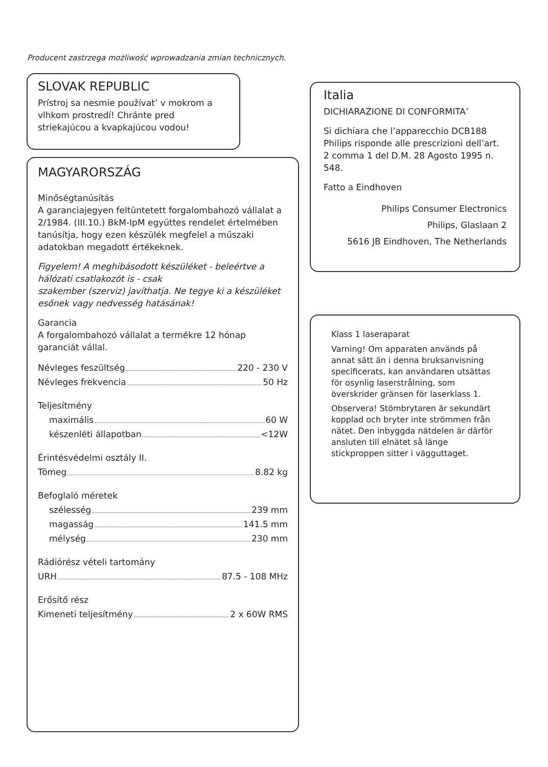Producent zastrzega możliwość wprowadzania zmian technicznych.
SLOVAK REPUBLIC
Prístroj sa nesmie používat’ v mokrom a vlhkom prostredí! Chránte pred striekajúcou a kvapkajúcou vodou!
MAGYARORSZÁG
Minőségtanúsítás
A garanciajegyen feltüntetett forgalombahozó vállalat a 2/1984. (III.10.) BkM-IpM együttes rendelet értelmében tanúsítja, hogy ezen készülék megfelel a műszaki adatokban megadott értékeknek.
Figyelem! A meghibásodott készüléket - beleértve a hálózati csatlakozót is - csak
szakember (szerviz) javíthatja. Ne tegye ki a készüléket esőnek vagy nedvesség hatásának!
Garancia
A forgalombahozó vállalat a termékre 12 hónap garanciát vállal.
Névleges feszültség 220 - 230 V
Névleges frekvencia 50 Hz
Teljesítmény
maximális 60 W
készenléti állapotban <12W
Érintésvédelmi osztály II.
Tömeg 8.82 kg
Befoglaló méretek
szélesség 239 mm
magasság 141.5 mm
mélység 230 mm
Rádiórész vételi tartomány
URH 87.5 - 108 MHz
Erősítő rész
Kimeneti teljesítmény 2 x 60W RMS
Italia
DICHIARAZIONE DI CONFORMITA’
Si dichiara che l’apparecchio DCB188 Philips risponde alle prescrizioni dell’art. 2 comma 1 del D.M. 28 Agosto 1995 n. 548.
Fatto a Eindhoven
Philips Consumer Electronics
Philips, Glaslaan 2
5616 JB Eindhoven, The Netherlands
Klass 1 laseraparat
Varning! Om apparaten används på annat sätt än i denna bruksanvisning specificerats, kan användaren utsättas för osynlig laserstrålning, som överskrider gränsen för laserklass 1.
Observera! Stömbrytaren är sekundärt kopplad och bryter inte strömmen från nätet. Den inbyggda nätdelen är därför ansluten till elnätet så länge stickproppen sitter i vägguttaget.